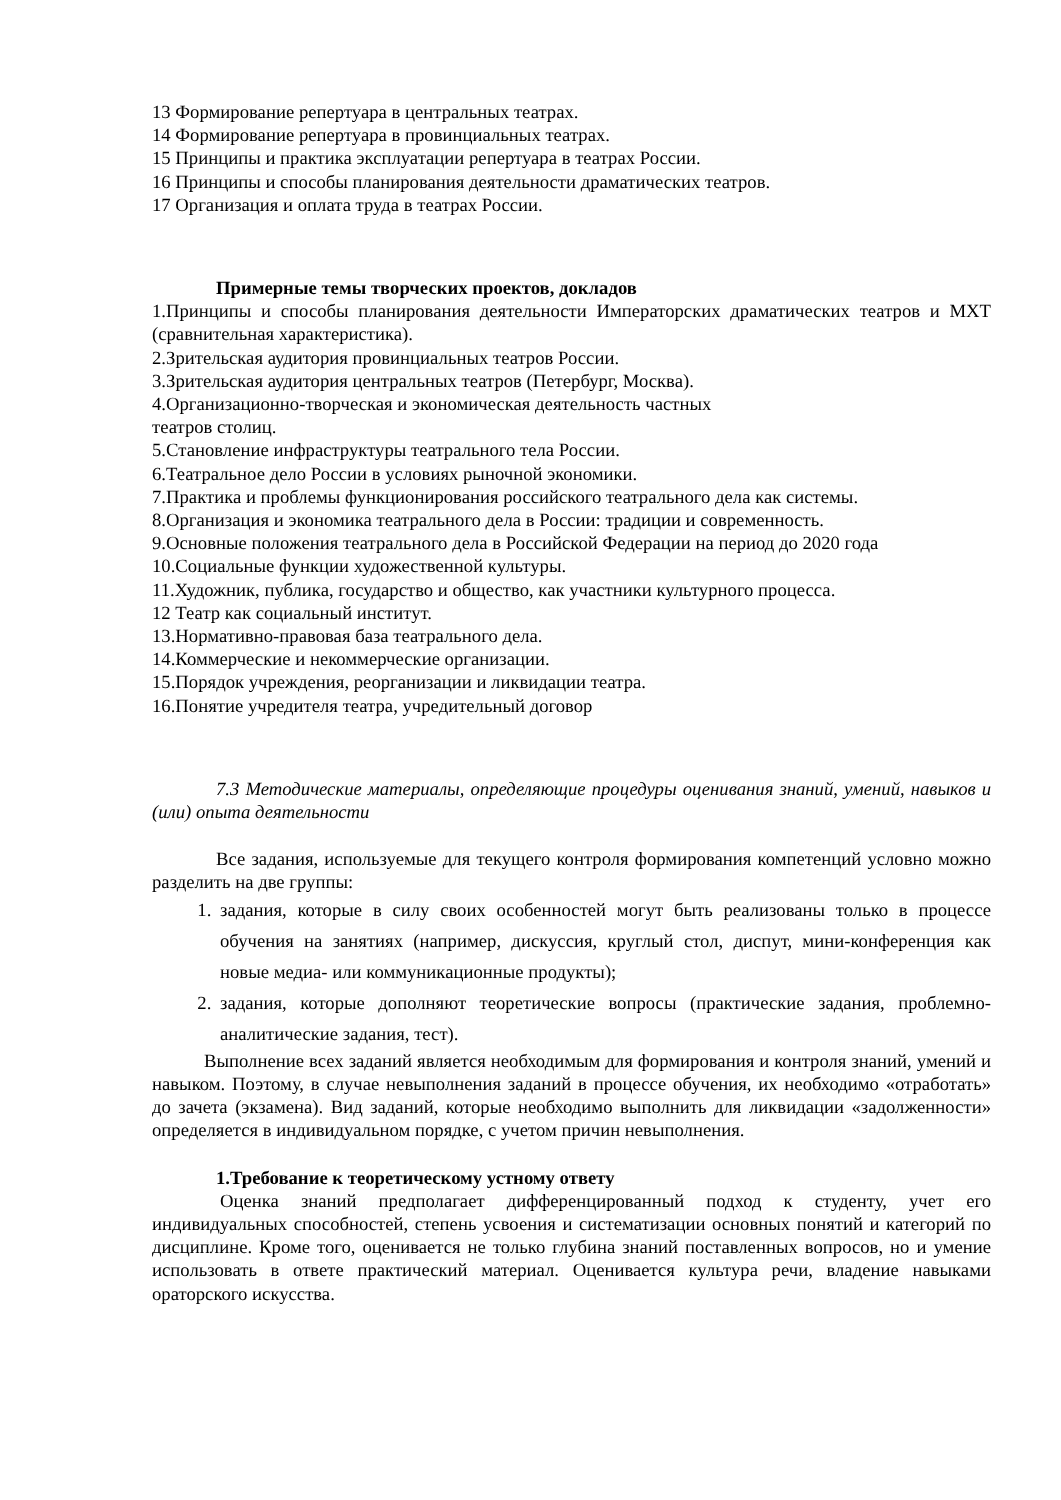13 Формирование репертуара в центральных театрах.
14 Формирование репертуара в провинциальных театрах.
15 Принципы и практика эксплуатации репертуара в театрах России.
16 Принципы и способы планирования деятельности драматических театров.
17 Организация и оплата труда в театрах России.
Примерные темы творческих проектов, докладов
1.Принципы и способы планирования деятельности Императорских драматических театров и МХТ (сравнительная характеристика).
2.Зрительская аудитория провинциальных театров России.
3.Зрительская аудитория центральных театров (Петербург, Москва).
4.Организационно-творческая и экономическая деятельность частных
театров столиц.
5.Становление инфраструктуры театрального тела России.
6.Театральное дело России в условиях рыночной экономики.
7.Практика и проблемы функционирования российского театрального дела как системы.
8.Организация и экономика театрального дела в России: традиции и современность.
9.Основные положения театрального дела в Российской Федерации на период до 2020 года
10.Социальные функции художественной культуры.
11.Художник, публика, государство и общество, как участники культурного процесса.
12 Театр как социальный институт.
13.Нормативно-правовая база театрального дела.
14.Коммерческие и некоммерческие организации.
15.Порядок учреждения, реорганизации и ликвидации театра.
16.Понятие учредителя театра, учредительный договор
7.3 Методические материалы, определяющие процедуры оценивания знаний, умений, навыков и (или) опыта деятельности
Все задания, используемые для текущего контроля формирования компетенций условно можно разделить на две группы:
1. задания, которые в силу своих особенностей могут быть реализованы только в процессе обучения на занятиях (например, дискуссия, круглый стол, диспут, мини-конференция как новые медиа- или коммуникационные продукты);
2. задания, которые дополняют теоретические вопросы (практические задания, проблемно-аналитические задания, тест).
Выполнение всех заданий является необходимым для формирования и контроля знаний, умений и навыком. Поэтому, в случае невыполнения заданий в процессе обучения, их необходимо «отработать» до зачета (экзамена). Вид заданий, которые необходимо выполнить для ликвидации «задолженности» определяется в индивидуальном порядке, с учетом причин невыполнения.
1.Требование к теоретическому устному ответу
Оценка знаний предполагает дифференцированный подход к студенту, учет его индивидуальных способностей, степень усвоения и систематизации основных понятий и категорий по дисциплине. Кроме того, оценивается не только глубина знаний поставленных вопросов, но и умение использовать в ответе практический материал. Оценивается культура речи, владение навыками ораторского искусства.